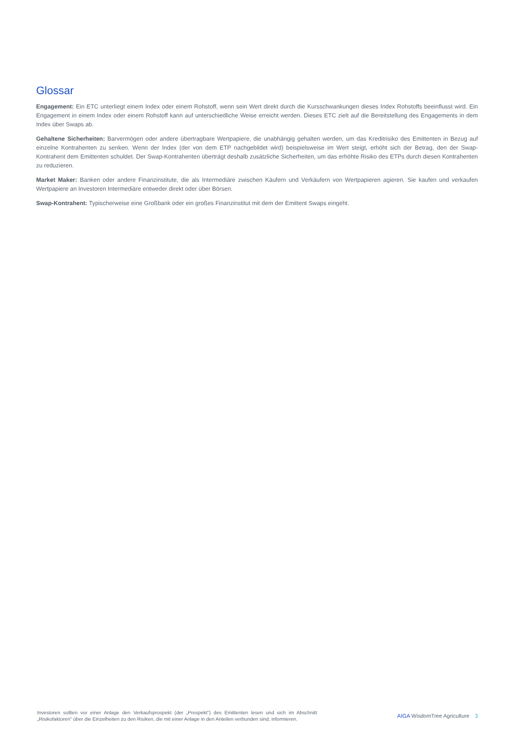Glossar
Engagement: Ein ETC unterliegt einem Index oder einem Rohstoff, wenn sein Wert direkt durch die Kursschwankungen dieses Index Rohstoffs beeinflusst wird. Ein Engagement in einem Index oder einem Rohstoff kann auf unterschiedliche Weise erreicht werden. Dieses ETC zielt auf die Bereitstellung des Engagements in dem Index über Swaps ab.
Gehaltene Sicherheiten: Barvermögen oder andere übertragbare Wertpapiere, die unabhängig gehalten werden, um das Kreditrisiko des Emittenten in Bezug auf einzelne Kontrahenten zu senken. Wenn der Index (der von dem ETP nachgebildet wird) beispielsweise im Wert steigt, erhöht sich der Betrag, den der Swap-Kontrahent dem Emittenten schuldet. Der Swap-Kontrahenten überträgt deshalb zusätzliche Sicherheiten, um das erhöhte Risiko des ETPs durch diesen Kontrahenten zu reduzieren.
Market Maker: Banken oder andere Finanzinstitute, die als Intermediäre zwischen Käufern und Verkäufern von Wertpapieren agieren. Sie kaufen und verkaufen Wertpapiere an Investoren Intermediäre entweder direkt oder über Börsen.
Swap-Kontrahent: Typischerweise eine Großbank oder ein großes Finanzinstitut mit dem der Emittent Swaps eingeht.
Investoren sollten vor einer Anlage den Verkaufsprospekt (der „Prospekt“) des Emittenten lesen und sich im Abschnitt „Risikofaktoren“ über die Einzelheiten zu den Risiken, die mit einer Anlage in den Anteilen verbunden sind, informieren.
AIGA WisdomTree Agriculture 3